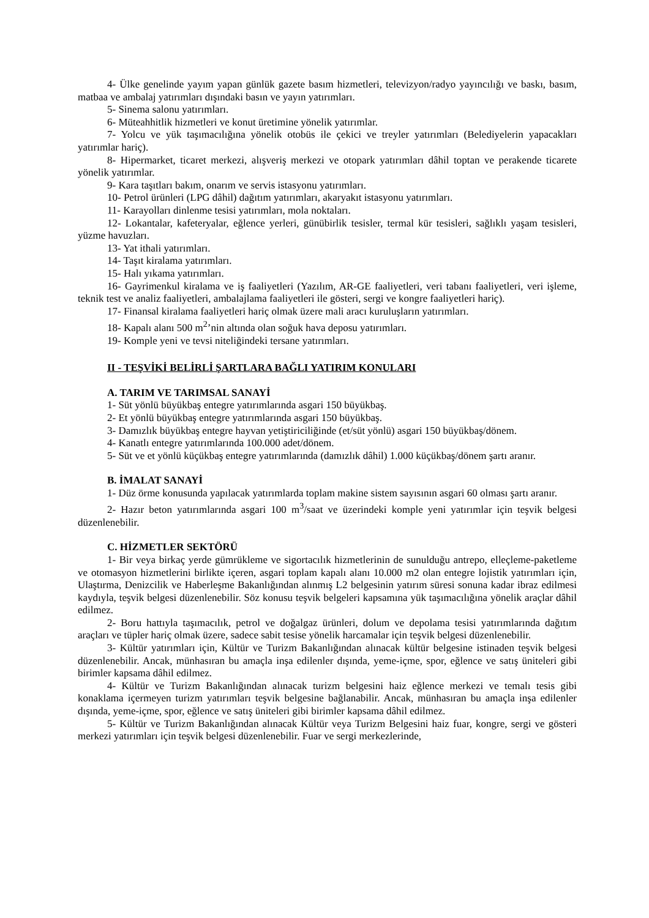4- Ülke genelinde yayım yapan günlük gazete basım hizmetleri, televizyon/radyo yayıncılığı ve baskı, basım, matbaa ve ambalaj yatırımları dışındaki basın ve yayın yatırımları.
5- Sinema salonu yatırımları.
6- Müteahhitlik hizmetleri ve konut üretimine yönelik yatırımlar.
7- Yolcu ve yük taşımacılığına yönelik otobüs ile çekici ve treyler yatırımları (Belediyelerin yapacakları yatırımlar hariç).
8- Hipermarket, ticaret merkezi, alışveriş merkezi ve otopark yatırımları dâhil toptan ve perakende ticarete yönelik yatırımlar.
9- Kara taşıtları bakım, onarım ve servis istasyonu yatırımları.
10- Petrol ürünleri (LPG dâhil) dağıtım yatırımları, akaryakıt istasyonu yatırımları.
11- Karayolları dinlenme tesisi yatırımları, mola noktaları.
12- Lokantalar, kafeteryalar, eğlence yerleri, günübirlik tesisler, termal kür tesisleri, sağlıklı yaşam tesisleri, yüzme havuzları.
13- Yat ithali yatırımları.
14- Taşıt kiralama yatırımları.
15- Halı yıkama yatırımları.
16- Gayrimenkul kiralama ve iş faaliyetleri (Yazılım, AR-GE faaliyetleri, veri tabanı faaliyetleri, veri işleme, teknik test ve analiz faaliyetleri, ambalajlama faaliyetleri ile gösteri, sergi ve kongre faaliyetleri hariç).
17- Finansal kiralama faaliyetleri hariç olmak üzere mali aracı kuruluşların yatırımları.
18- Kapalı alanı 500 m<sup>2</sup>’nin altında olan soğuk hava deposu yatırımları.
19- Komple yeni ve tevsi niteliğindeki tersane yatırımları.
II - TEŞVİKİ BELİRLİ ŞARTLARA BAĞLI YATIRIM KONULARI
A. TARIM VE TARIMSAL SANAYİ
1- Süt yönlü büyükbaş entegre yatırımlarında asgari 150 büyükbaş.
2- Et yönlü büyükbaş entegre yatırımlarında asgari 150 büyükbaş.
3- Damızlık büyükbaş entegre hayvan yetiştiriciliğinde (et/süt yönlü) asgari 150 büyükbaş/dönem.
4- Kanatlı entegre yatırımlarında 100.000 adet/dönem.
5- Süt ve et yönlü küçükbaş entegre yatırımlarında (damızlık dâhil) 1.000 küçükbaş/dönem şartı aranır.
B. İMALAT SANAYİ
1- Düz örme konusunda yapılacak yatırımlarda toplam makine sistem sayısının asgari 60 olması şartı aranır.
2- Hazır beton yatırımlarında asgari 100 m<sup>3</sup>/saat ve üzerindeki komple yeni yatırımlar için teşvik belgesi düzenlenebilir.
C. HİZMETLER SEKTÖRÜ
1- Bir veya birkaç yerde gümrükleme ve sigortacılık hizmetlerinin de sunulduğu antrepo, elleçleme-paketleme ve otomasyon hizmetlerini birlikte içeren, asgari toplam kapalı alanı 10.000 m2 olan entegre lojistik yatırımları için, Ulaştırma, Denizcilik ve Haberleşme Bakanlığından alınmış L2 belgesinin yatırım süresi sonuna kadar ibraz edilmesi kaydıyla, teşvik belgesi düzenlenebilir. Söz konusu teşvik belgeleri kapsamına yük taşımacılığına yönelik araçlar dâhil edilmez.
2- Boru hattıyla taşımacılık, petrol ve doğalgaz ürünleri, dolum ve depolama tesisi yatırımlarında dağıtım araçları ve tüpler hariç olmak üzere, sadece sabit tesise yönelik harcamalar için teşvik belgesi düzenlenebilir.
3- Kültür yatırımları için, Kültür ve Turizm Bakanlığından alınacak kültür belgesine istinaden teşvik belgesi düzenlenebilir. Ancak, münhasıran bu amaçla inşa edilenler dışında, yeme-içme, spor, eğlence ve satış üniteleri gibi birimler kapsama dâhil edilmez.
4- Kültür ve Turizm Bakanlığından alınacak turizm belgesini haiz eğlence merkezi ve temalı tesis gibi konaklama içermeyen turizm yatırımları teşvik belgesine bağlanabilir. Ancak, münhasıran bu amaçla inşa edilenler dışında, yeme-içme, spor, eğlence ve satış üniteleri gibi birimler kapsama dâhil edilmez.
5- Kültür ve Turizm Bakanlığından alınacak Kültür veya Turizm Belgesini haiz fuar, kongre, sergi ve gösteri merkezi yatırımları için teşvik belgesi düzenlenebilir. Fuar ve sergi merkezlerinde,